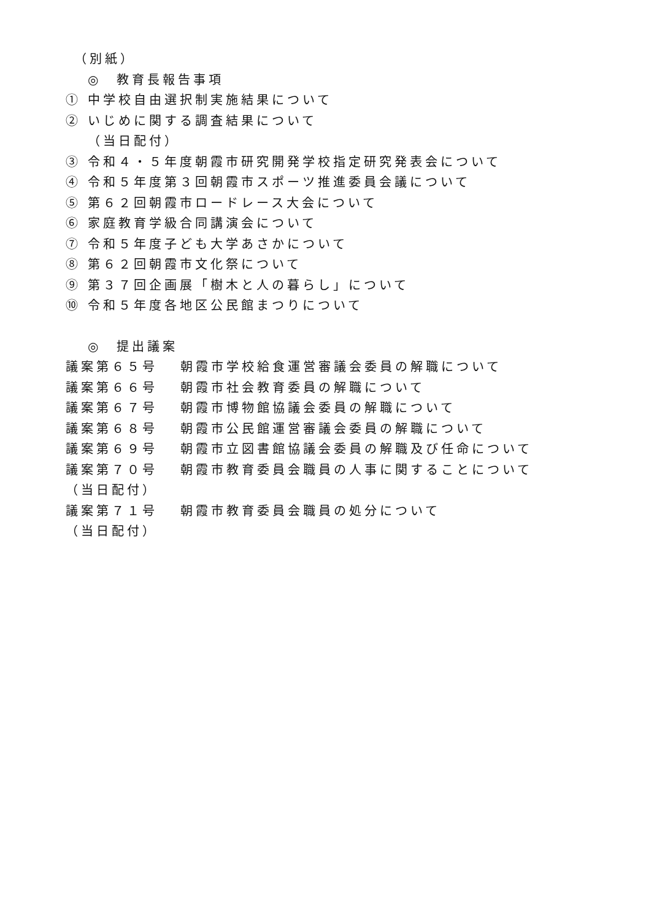（別紙）
◎　教育長報告事項
① 中学校自由選択制実施結果について
② いじめに関する調査結果について
（当日配付）
③ 令和４・５年度朝霞市研究開発学校指定研究発表会について
④ 令和５年度第３回朝霞市スポーツ推進委員会議について
⑤ 第６２回朝霞市ロードレース大会について
⑥ 家庭教育学級合同講演会について
⑦ 令和５年度子ども大学あさかについて
⑧ 第６２回朝霞市文化祭について
⑨ 第３７回企画展「樹木と人の暮らし」について
⑩ 令和５年度各地区公民館まつりについて
◎　提出議案
議案第６５号 朝霞市学校給食運営審議会委員の解職について
議案第６６号 朝霞市社会教育委員の解職について
議案第６７号 朝霞市博物館協議会委員の解職について
議案第６８号 朝霞市公民館運営審議会委員の解職について
議案第６９号 朝霞市立図書館協議会委員の解職及び任命について
議案第７０号 朝霞市教育委員会職員の人事に関することについて
（当日配付）
議案第７１号 朝霞市教育委員会職員の処分について
（当日配付）